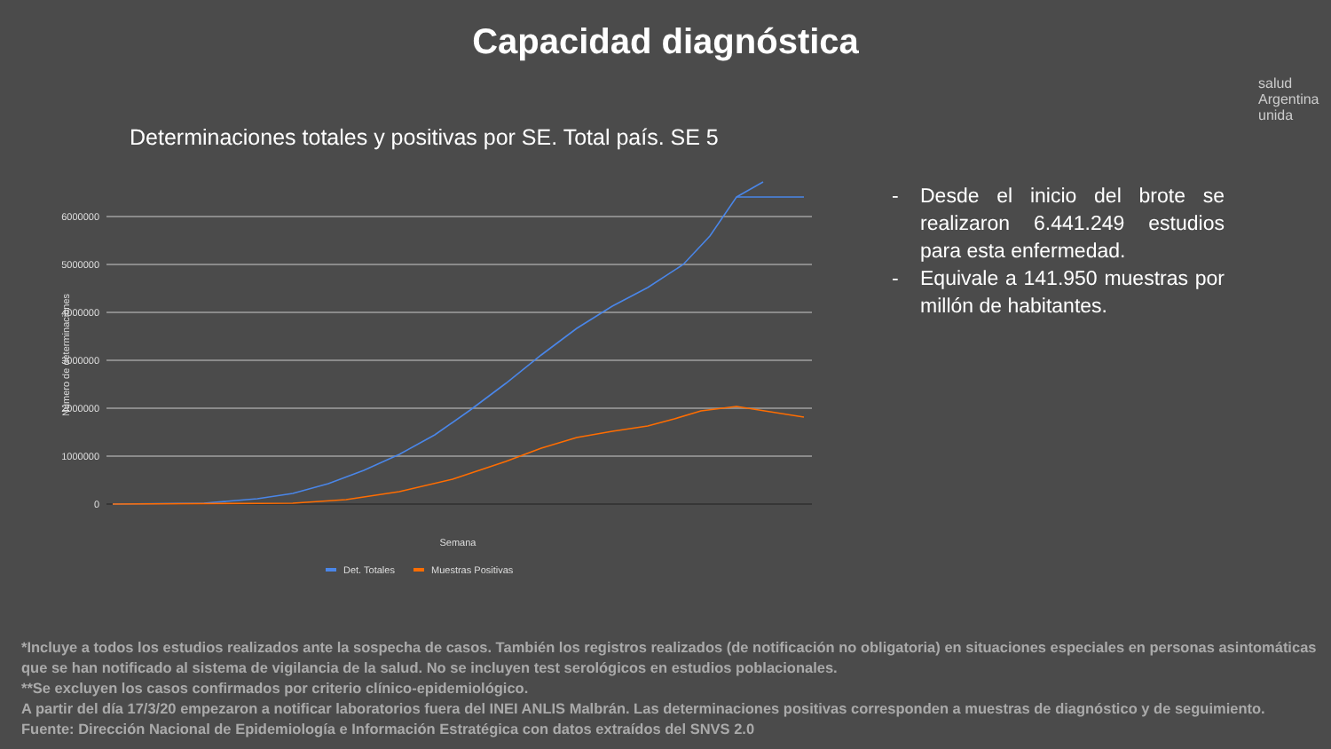Capacidad diagnóstica
Determinaciones totales y positivas por SE. Total país. SE 5
6000000
5000000
4000000
3000000
2000000
1000000
0
Número de determinaciones
Semana
Det. Totales
Muestras Positivas
- Desde el inicio del brote se realizaron 6.441.249 estudios para esta enfermedad.
- Equivale a 141.950 muestras por millón de habitantes.
salud
Argentina unida
*Incluye a todos los estudios realizados ante la sospecha de casos. También los registros realizados (de notificación no obligatoria) en situaciones especiales en personas asintomáticas que se han notificado al sistema de vigilancia de la salud. No se incluyen test serológicos en estudios poblacionales.
**Se excluyen los casos confirmados por criterio clínico-epidemiológico.
A partir del día 17/3/20 empezaron a notificar laboratorios fuera del INEI ANLIS Malbrán. Las determinaciones positivas corresponden a muestras de diagnóstico y de seguimiento.
Fuente: Dirección Nacional de Epidemiología e Información Estratégica con datos extraídos del SNVS 2.0